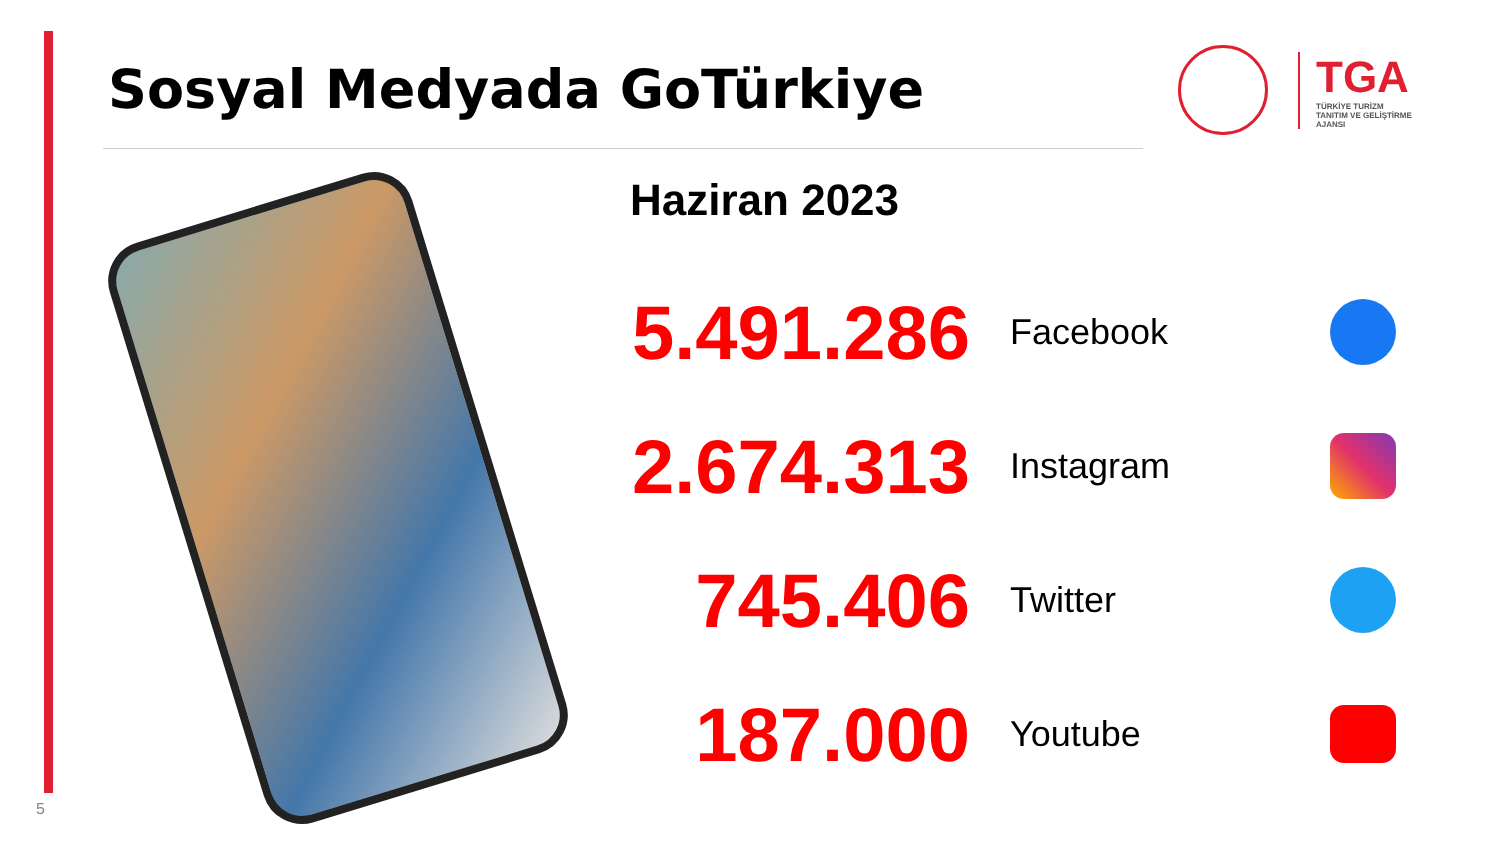Sosyal Medyada GoTürkiye
TGA
TÜRKİYE TURİZM
TANITIM VE GELİŞTİRME
AJANSI
Haziran 2023
5.491.286
Facebook
2.674.313
Instagram
745.406
Twitter
187.000
Youtube
5